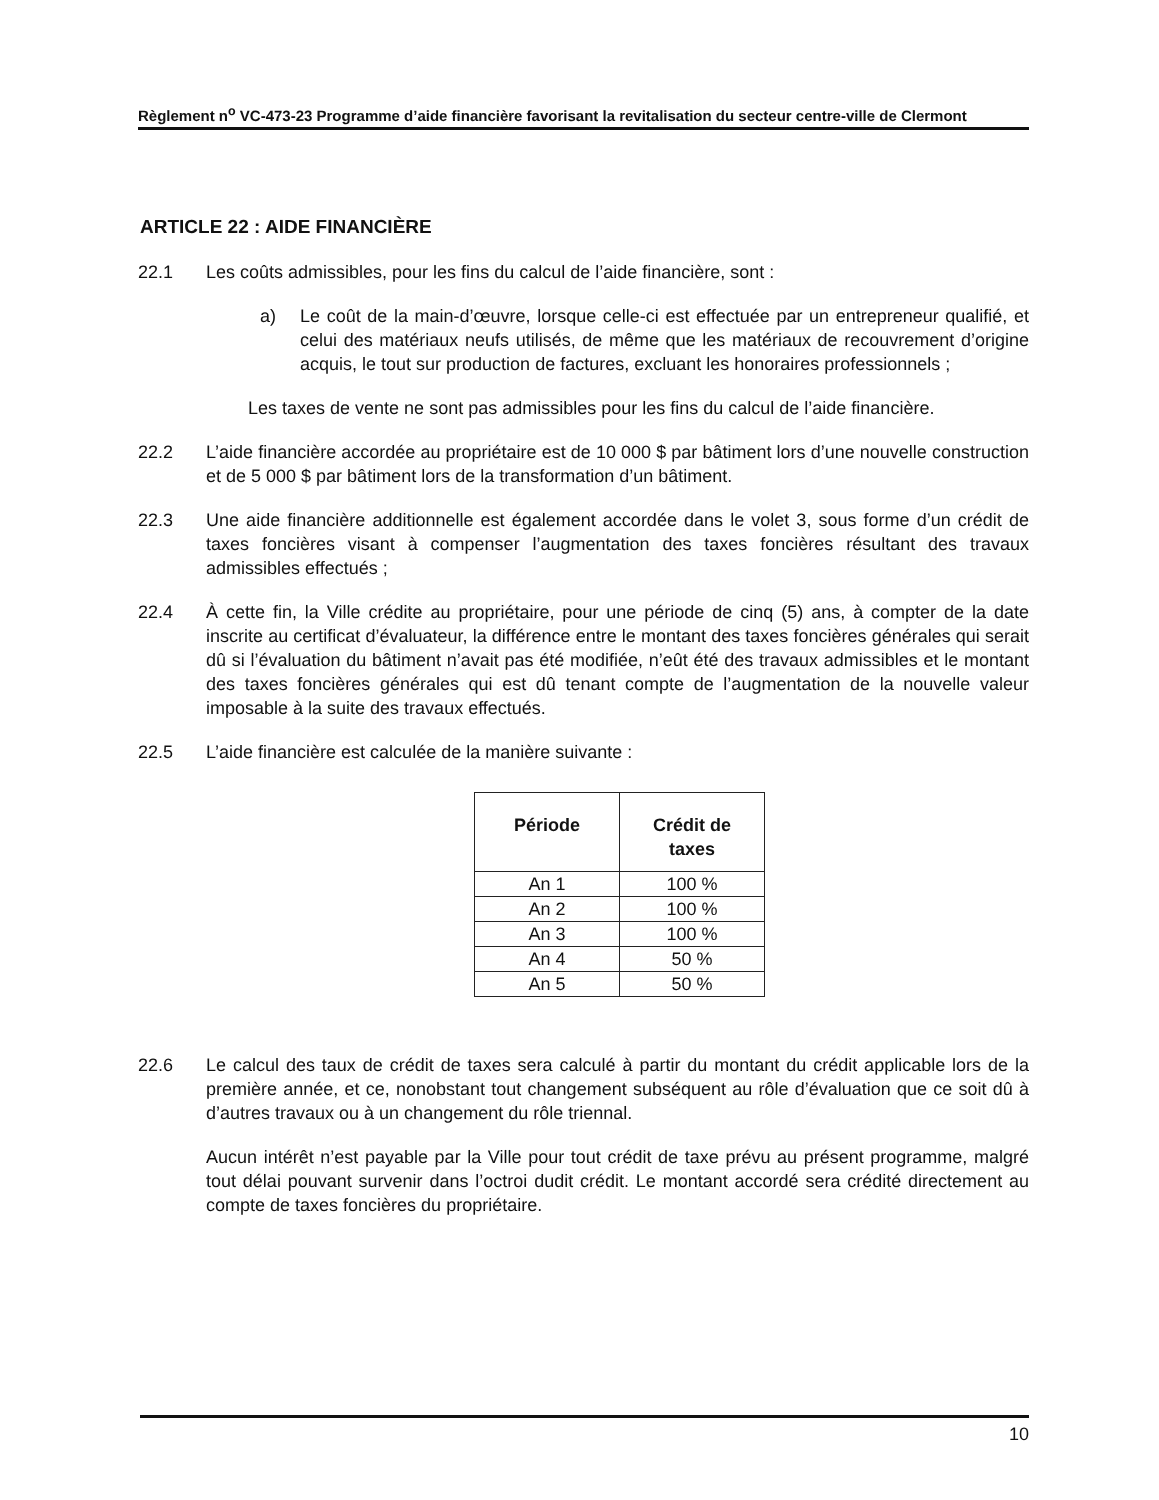Règlement n<sup>o</sup> VC-473-23 Programme d’aide financière favorisant la revitalisation du secteur centre-ville de Clermont
ARTICLE 22 : AIDE FINANCIÈRE
22.1 Les coûts admissibles, pour les fins du calcul de l’aide financière, sont :
a) Le coût de la main-d’œuvre, lorsque celle-ci est effectuée par un entrepreneur qualifié, et celui des matériaux neufs utilisés, de même que les matériaux de recouvrement d’origine acquis, le tout sur production de factures, excluant les honoraires professionnels ;
Les taxes de vente ne sont pas admissibles pour les fins du calcul de l’aide financière.
22.2 L’aide financière accordée au propriétaire est de 10 000 $ par bâtiment lors d’une nouvelle construction et de 5 000 $ par bâtiment lors de la transformation d’un bâtiment.
22.3 Une aide financière additionnelle est également accordée dans le volet 3, sous forme d’un crédit de taxes foncières visant à compenser l’augmentation des taxes foncières résultant des travaux admissibles effectués ;
22.4 À cette fin, la Ville crédite au propriétaire, pour une période de cinq (5) ans, à compter de la date inscrite au certificat d’évaluateur, la différence entre le montant des taxes foncières générales qui serait dû si l’évaluation du bâtiment n’avait pas été modifiée, n’eût été des travaux admissibles et le montant des taxes foncières générales qui est dû tenant compte de l’augmentation de la nouvelle valeur imposable à la suite des travaux effectués.
22.5 L’aide financière est calculée de la manière suivante :
| Période | Crédit de taxes |
| --- | --- |
| An 1 | 100 % |
| An 2 | 100 % |
| An 3 | 100 % |
| An 4 | 50 % |
| An 5 | 50 % |
22.6 Le calcul des taux de crédit de taxes sera calculé à partir du montant du crédit applicable lors de la première année, et ce, nonobstant tout changement subséquent au rôle d’évaluation que ce soit dû à d’autres travaux ou à un changement du rôle triennal.
Aucun intérêt n’est payable par la Ville pour tout crédit de taxe prévu au présent programme, malgré tout délai pouvant survenir dans l’octroi dudit crédit. Le montant accordé sera crédité directement au compte de taxes foncières du propriétaire.
10